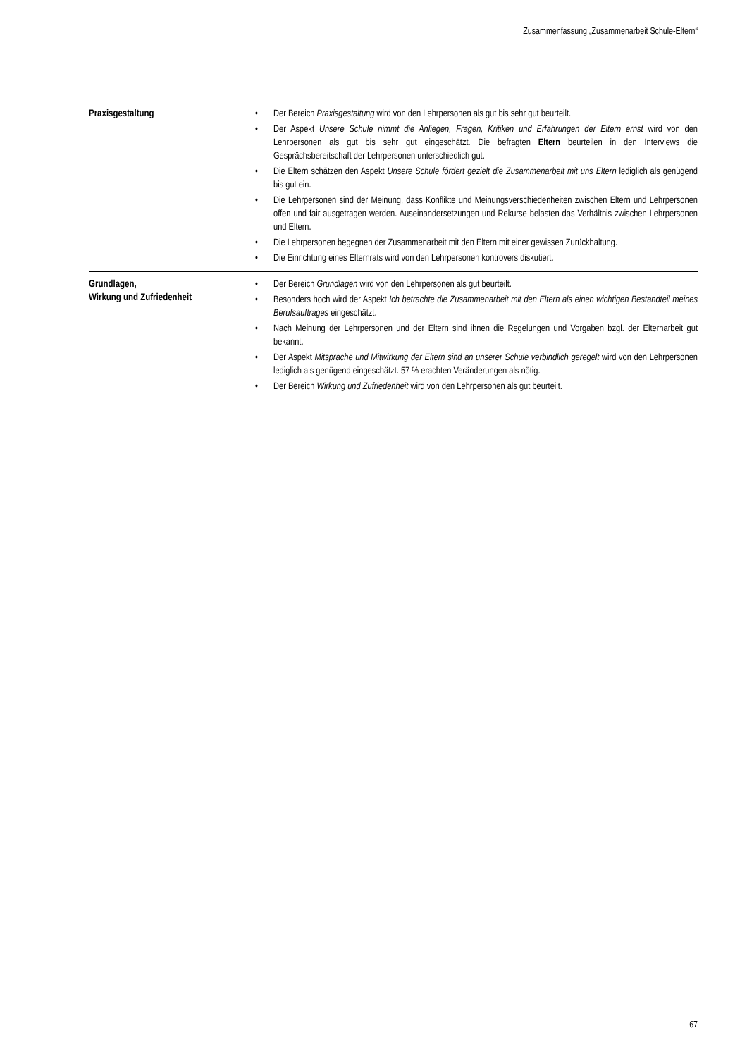Zusammenfassung „Zusammenarbeit Schule-Eltern“
| Praxisgestaltung | • Der Bereich Praxisgestaltung wird von den Lehrpersonen als gut bis sehr gut beurteilt. • Der Aspekt Unsere Schule nimmt die Anliegen, Fragen, Kritiken und Erfahrungen der Eltern ernst wird von den Lehrpersonen als gut bis sehr gut eingeschätzt. Die befragten Eltern beurteilen in den Interviews die Gesprächsbereitschaft der Lehrpersonen unterschiedlich gut. • Die Eltern schätzen den Aspekt Unsere Schule fördert gezielt die Zusammenarbeit mit uns Eltern lediglich als genügend bis gut ein. • Die Lehrpersonen sind der Meinung, dass Konflikte und Meinungsverschiedenheiten zwischen Eltern und Lehrpersonen offen und fair ausgetragen werden. Auseinandersetzungen und Rekurse belasten das Verhältnis zwischen Lehrpersonen und Eltern. • Die Lehrpersonen begegnen der Zusammenarbeit mit den Eltern mit einer gewissen Zurückhaltung. • Die Einrichtung eines Elternrats wird von den Lehrpersonen kontrovers diskutiert. |
| Grundlagen, Wirkung und Zufriedenheit | • Der Bereich Grundlagen wird von den Lehrpersonen als gut beurteilt. • Besonders hoch wird der Aspekt Ich betrachte die Zusammenarbeit mit den Eltern als einen wichtigen Bestandteil meines Berufsauftrages eingeschätzt. • Nach Meinung der Lehrpersonen und der Eltern sind ihnen die Regelungen und Vorgaben bzgl. der Elternarbeit gut bekannt. • Der Aspekt Mitsprache und Mitwirkung der Eltern sind an unserer Schule verbindlich geregelt wird von den Lehrpersonen lediglich als genügend eingeschätzt. 57 % erachten Veränderungen als nötig. • Der Bereich Wirkung und Zufriedenheit wird von den Lehrpersonen als gut beurteilt. |
67